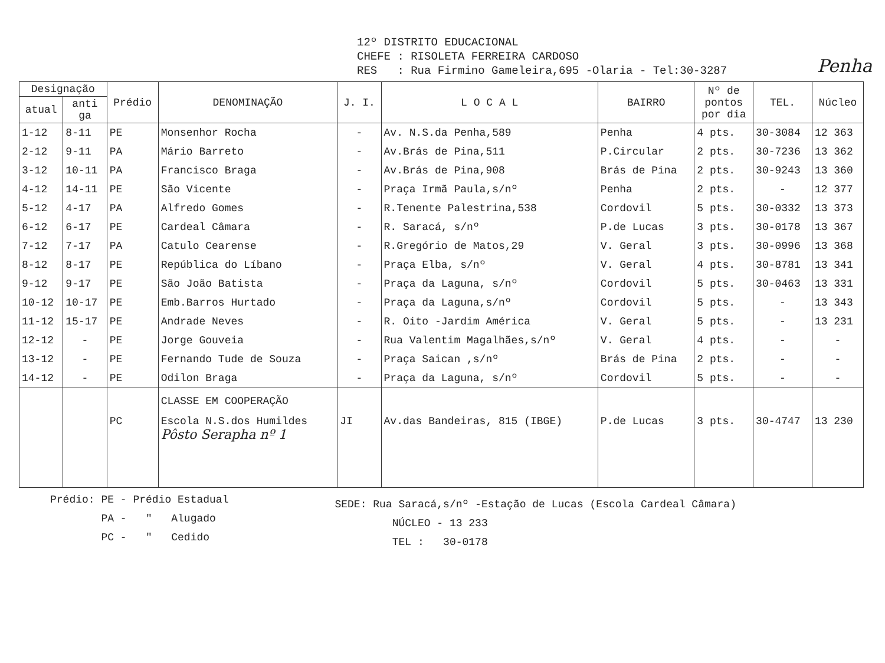12º DISTRITO EDUCACIONAL
CHEFE : RISOLETA FERREIRA CARDOSO
RES : Rua Firmino Gameleira,695 -Olaria - Tel:30-3287
Penha
| Designação | | Prédio | DENOMINAÇÃO | J. I. | L O C A L | BAIRRO | Nº de pontos por dia | TEL. | Núcleo |
| --- | --- | --- | --- | --- | --- | --- | --- | --- | --- |
| atual | anti ga | | | | | | | | |
| 1-12 | 8-11 | PE | Monsenhor Rocha | - | Av. N.S.da Penha,589 | Penha | 4 pts. | 30-3084 | 12 363 |
| 2-12 | 9-11 | PA | Mário Barreto | - | Av.Brás de Pina,511 | P.Circular | 2 pts. | 30-7236 | 13 362 |
| 3-12 | 10-11 | PA | Francisco Braga | - | Av.Brás de Pina,908 | Brás de Pina | 2 pts. | 30-9243 | 13 360 |
| 4-12 | 14-11 | PE | São Vicente | - | Praça Irmã Paula,s/nº | Penha | 2 pts. | - | 12 377 |
| 5-12 | 4-17 | PA | Alfredo Gomes | - | R.Tenente Palestrina,538 | Cordovil | 5 pts. | 30-0332 | 13 373 |
| 6-12 | 6-17 | PE | Cardeal Câmara | - | R. Saracá, s/nº | P.de Lucas | 3 pts. | 30-0178 | 13 367 |
| 7-12 | 7-17 | PA | Catulo Cearense | - | R.Gregório de Matos,29 | V. Geral | 3 pts. | 30-0996 | 13 368 |
| 8-12 | 8-17 | PE | República do Líbano | - | Praça Elba, s/nº | V. Geral | 4 pts. | 30-8781 | 13 341 |
| 9-12 | 9-17 | PE | São João Batista | - | Praça da Laguna, s/nº | Cordovil | 5 pts. | 30-0463 | 13 331 |
| 10-12 | 10-17 | PE | Emb.Barros Hurtado | - | Praça da Laguna,s/nº | Cordovil | 5 pts. | - | 13 343 |
| 11-12 | 15-17 | PE | Andrade Neves | - | R. Oito -Jardim América | V. Geral | 5 pts. | - | 13 231 |
| 12-12 | - | PE | Jorge Gouveia | - | Rua Valentim Magalhães,s/nº | V. Geral | 4 pts. | - | - |
| 13-12 | - | PE | Fernando Tude de Souza | - | Praça Saican ,s/nº | Brás de Pina | 2 pts. | - | - |
| 14-12 | - | PE | Odilon Braga | - | Praça da Laguna, s/nº | Cordovil | 5 pts. | - | - |
| | | | CLASSE EM COOPERAÇÃO | | | | | | |
| | | PC | Escola N.S.dos Humildes Pôsto Serapha nº 1 | JI | Av.das Bandeiras, 815 (IBGE) | P.de Lucas | 3 pts. | 30-4747 | 13 230 |
Prédio: PE - Prédio Estadual
PA - " Alugado
PC - " Cedido
SEDE: Rua Saracá,s/nº -Estação de Lucas (Escola Cardeal Câmara)
NÚCLEO - 13 233
TEL : 30-0178